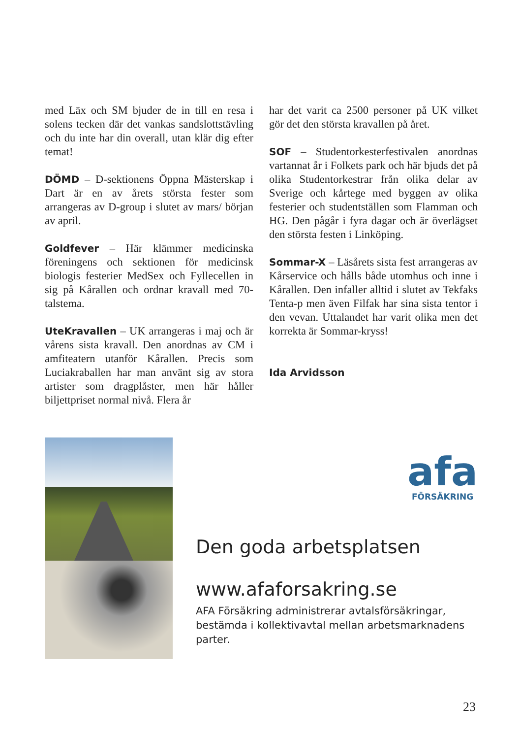med Läx och SM bjuder de in till en resa i solens tecken där det vankas sandslotts­tävling och du inte har din overall, utan klär dig efter temat!
DÖMD – D-sektionens Öppna Mäster­skap i Dart är en av årets största fester som arrangeras av D-group i slutet av mars/ början av april.
Goldfever – Här klämmer medicinska föreningens och sektionen för medicinsk biologis festerier MedSex och Fyllecellen in sig på Kårallen och ordnar kravall med 70-talstema.
UteKravallen – UK arrangeras i maj och är vårens sista kravall. Den anordnas av CM i amfiteatern utanför Kårallen. Precis som Luciakraballen har man använt sig av stora artister som dragplåster, men här håller biljettpriset normal nivå. Flera år
har det varit ca 2500 personer på UK vilket gör det den största kravallen på året.
SOF – Studentorkesterfestivalen anordnas vartannat år i Folkets park och här bjuds det på olika Studentorkestrar från olika delar av Sverige och kårtege med byggen av olika festerier och studentställen som Flamman och HG. Den pågår i fyra da­gar och är överlägset den största festen i Linköping.
Sommar-X – Läsårets sista fest arrang­eras av Kårservice och hålls både utom­hus och inne i Kårallen. Den infaller all­tid i slutet av Tekfaks Tenta-p men även Filfak har sina sista tentor i den vevan. Uttalandet har varit olika men det korrekta är Sommar-kryss!
Ida Arvidsson
afa
FÖRSÄKRING
Den goda arbetsplatsen
www.afaforsakring.se
AFA Försäkring administrerar avtalsförsäkringar,
bestämda i kollektivavtal mellan arbetsmarknadens parter.
23